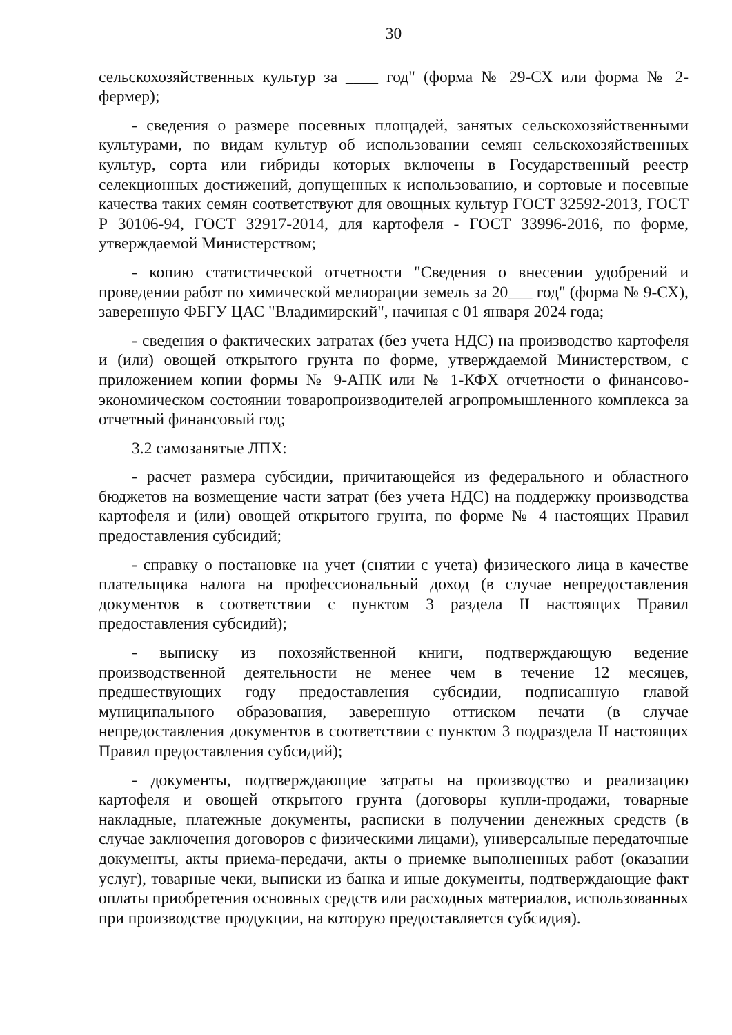30
сельскохозяйственных культур за ____ год" (форма № 29-СХ или форма № 2-фермер);
- сведения о размере посевных площадей, занятых сельскохозяйственными культурами, по видам культур об использовании семян сельскохозяйственных культур, сорта или гибриды которых включены в Государственный реестр селекционных достижений, допущенных к использованию, и сортовые и посевные качества таких семян соответствуют для овощных культур ГОСТ 32592-2013, ГОСТ Р 30106-94, ГОСТ 32917-2014, для картофеля - ГОСТ 33996-2016, по форме, утверждаемой Министерством;
- копию статистической отчетности "Сведения о внесении удобрений и проведении работ по химической мелиорации земель за 20___ год" (форма № 9-СХ), заверенную ФБГУ ЦАС "Владимирский", начиная с 01 января 2024 года;
- сведения о фактических затратах (без учета НДС) на производство картофеля и (или) овощей открытого грунта по форме, утверждаемой Министерством, с приложением копии формы № 9-АПК или № 1-КФХ отчетности о финансово-экономическом состоянии товаропроизводителей агропромышленного комплекса за отчетный финансовый год;
3.2 самозанятые ЛПХ:
- расчет размера субсидии, причитающейся из федерального и областного бюджетов на возмещение части затрат (без учета НДС) на поддержку производства картофеля и (или) овощей открытого грунта, по форме № 4 настоящих Правил предоставления субсидий;
- справку о постановке на учет (снятии с учета) физического лица в качестве плательщика налога на профессиональный доход (в случае непредоставления документов в соответствии с пунктом 3 раздела II настоящих Правил предоставления субсидий);
- выписку из похозяйственной книги, подтверждающую ведение производственной деятельности не менее чем в течение 12 месяцев, предшествующих году предоставления субсидии, подписанную главой муниципального образования, заверенную оттиском печати (в случае непредоставления документов в соответствии с пунктом 3 подраздела II настоящих Правил предоставления субсидий);
- документы, подтверждающие затраты на производство и реализацию картофеля и овощей открытого грунта (договоры купли-продажи, товарные накладные, платежные документы, расписки в получении денежных средств (в случае заключения договоров с физическими лицами), универсальные передаточные документы, акты приема-передачи, акты о приемке выполненных работ (оказании услуг), товарные чеки, выписки из банка и иные документы, подтверждающие факт оплаты приобретения основных средств или расходных материалов, использованных при производстве продукции, на которую предоставляется субсидия).